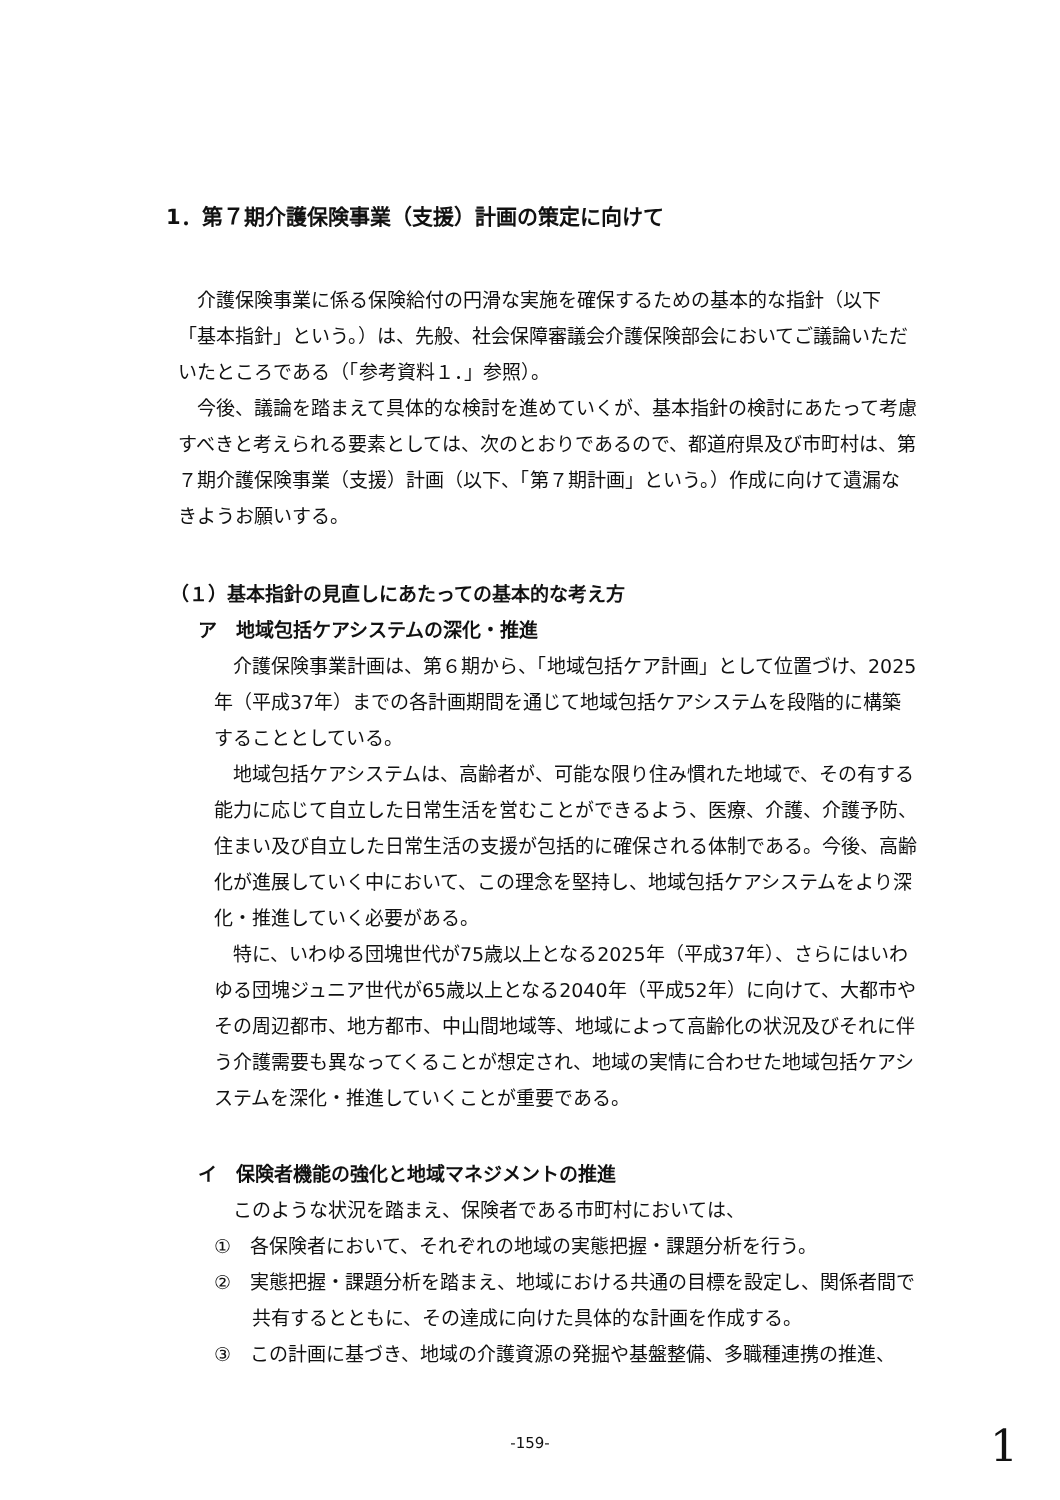1．第７期介護保険事業（支援）計画の策定に向けて
介護保険事業に係る保険給付の円滑な実施を確保するための基本的な指針（以下「基本指針」という。）は、先般、社会保障審議会介護保険部会においてご議論いただいたところである（「参考資料１．」参照）。
今後、議論を踏まえて具体的な検討を進めていくが、基本指針の検討にあたって考慮すべきと考えられる要素としては、次のとおりであるので、都道府県及び市町村は、第７期介護保険事業（支援）計画（以下、「第７期計画」という。）作成に向けて遺漏なきようお願いする。
（１）基本指針の見直しにあたっての基本的な考え方
ア　地域包括ケアシステムの深化・推進
介護保険事業計画は、第６期から、「地域包括ケア計画」として位置づけ、2025年（平成37年）までの各計画期間を通じて地域包括ケアシステムを段階的に構築することとしている。
地域包括ケアシステムは、高齢者が、可能な限り住み慣れた地域で、その有する能力に応じて自立した日常生活を営むことができるよう、医療、介護、介護予防、住まい及び自立した日常生活の支援が包括的に確保される体制である。今後、高齢化が進展していく中において、この理念を堅持し、地域包括ケアシステムをより深化・推進していく必要がある。
特に、いわゆる団塊世代が75歳以上となる2025年（平成37年）、さらにはいわゆる団塊ジュニア世代が65歳以上となる2040年（平成52年）に向けて、大都市やその周辺都市、地方都市、中山間地域等、地域によって高齢化の状況及びそれに伴う介護需要も異なってくることが想定され、地域の実情に合わせた地域包括ケアシステムを深化・推進していくことが重要である。
イ　保険者機能の強化と地域マネジメントの推進
このような状況を踏まえ、保険者である市町村においては、
①　各保険者において、それぞれの地域の実態把握・課題分析を行う。
②　実態把握・課題分析を踏まえ、地域における共通の目標を設定し、関係者間で共有するとともに、その達成に向けた具体的な計画を作成する。
③　この計画に基づき、地域の介護資源の発掘や基盤整備、多職種連携の推進、
-159- 1